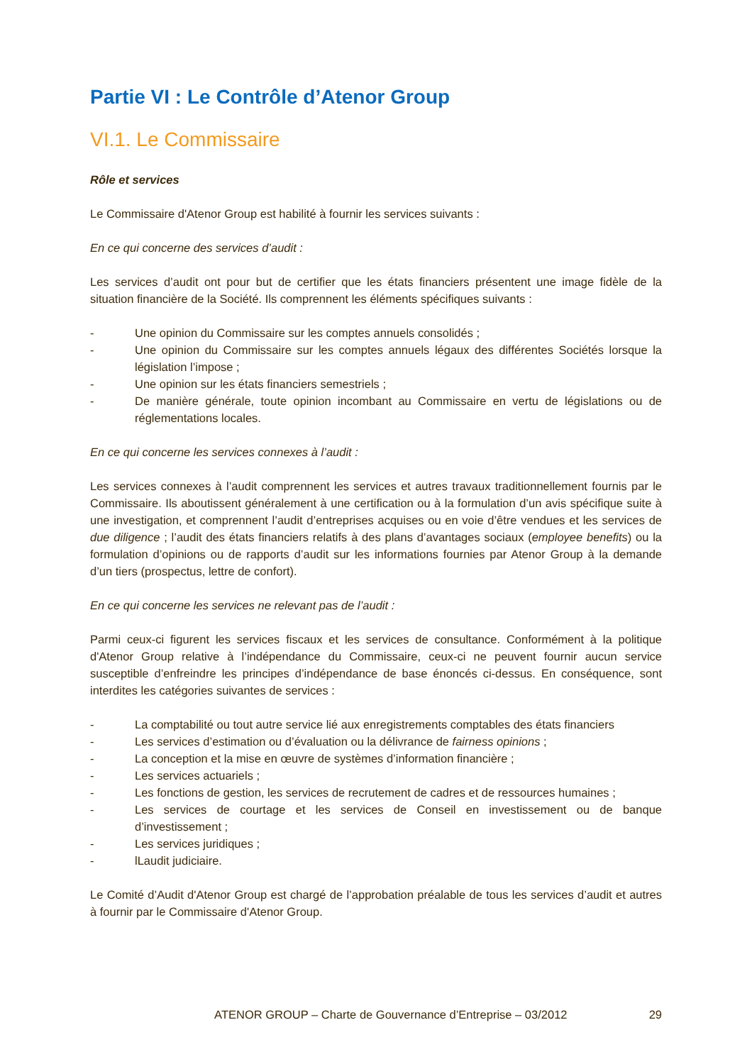Partie VI : Le Contrôle d’Atenor Group
VI.1. Le Commissaire
Rôle et services
Le Commissaire d'Atenor Group est habilité à fournir les services suivants :
En ce qui concerne des services d’audit :
Les services d’audit ont pour but de certifier que les états financiers présentent une image fidèle de la situation financière de la Société. Ils comprennent les éléments spécifiques suivants :
- Une opinion du Commissaire sur les comptes annuels consolidés ;
- Une opinion du Commissaire sur les comptes annuels légaux des différentes Sociétés lorsque la législation l’impose ;
- Une opinion sur les états financiers semestriels ;
- De manière générale, toute opinion incombant au Commissaire en vertu de législations ou de réglementations locales.
En ce qui concerne les services connexes à l’audit :
Les services connexes à l’audit comprennent les services et autres travaux traditionnellement fournis par le Commissaire. Ils aboutissent généralement à une certification ou à la formulation d’un avis spécifique suite à une investigation, et comprennent l’audit d’entreprises acquises ou en voie d’être vendues et les services de due diligence ; l’audit des états financiers relatifs à des plans d’avantages sociaux (employee benefits) ou la formulation d’opinions ou de rapports d’audit sur les informations fournies par Atenor Group à la demande d’un tiers (prospectus, lettre de confort).
En ce qui concerne les services ne relevant pas de l’audit :
Parmi ceux-ci figurent les services fiscaux et les services de consultance. Conformément à la politique d'Atenor Group relative à l’indépendance du Commissaire, ceux-ci ne peuvent fournir aucun service susceptible d’enfreindre les principes d’indépendance de base énoncés ci-dessus. En conséquence, sont interdites les catégories suivantes de services :
- La comptabilité ou tout autre service lié aux enregistrements comptables des états financiers
- Les services d’estimation ou d’évaluation ou la délivrance de fairness opinions ;
- La conception et la mise en œuvre de systèmes d’information financière ;
- Les services actuariels ;
- Les fonctions de gestion, les services de recrutement de cadres et de ressources humaines ;
- Les services de courtage et les services de Conseil en investissement ou de banque d’investissement ;
- Les services juridiques ;
- lLaudit judiciaire.
Le Comité d’Audit d'Atenor Group est chargé de l’approbation préalable de tous les services d’audit et autres à fournir par le Commissaire d'Atenor Group.
ATENOR GROUP – Charte de Gouvernance d’Entreprise – 03/2012 29